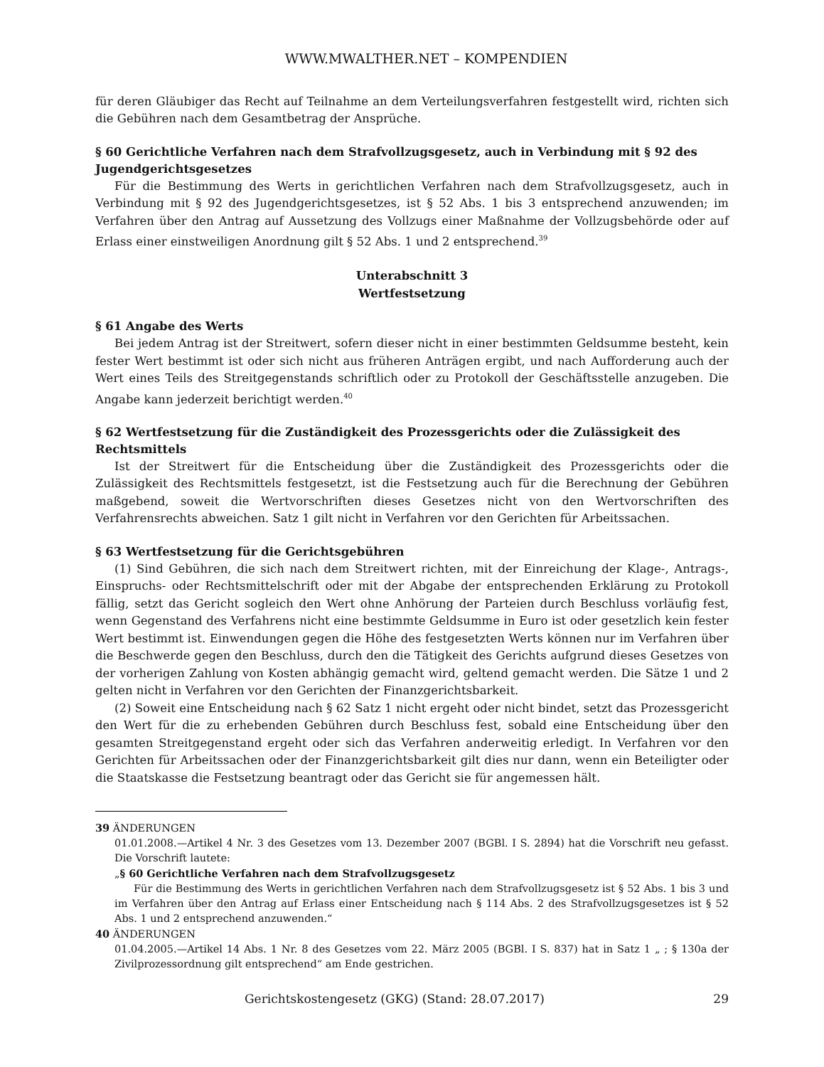WWW.MWALTHER.NET – KOMPENDIEN
für deren Gläubiger das Recht auf Teilnahme an dem Verteilungsverfahren festgestellt wird, richten sich die Gebühren nach dem Gesamtbetrag der Ansprüche.
§ 60 Gerichtliche Verfahren nach dem Strafvollzugsgesetz, auch in Verbindung mit § 92 des Jugendgerichtsgesetzes
Für die Bestimmung des Werts in gerichtlichen Verfahren nach dem Strafvollzugsgesetz, auch in Verbindung mit § 92 des Jugendgerichtsgesetzes, ist § 52 Abs. 1 bis 3 entsprechend anzuwenden; im Verfahren über den Antrag auf Aussetzung des Vollzugs einer Maßnahme der Vollzugsbehörde oder auf Erlass einer einstweiligen Anordnung gilt § 52 Abs. 1 und 2 entsprechend.<sup>39</sup>
Unterabschnitt 3
Wertfestsetzung
§ 61 Angabe des Werts
Bei jedem Antrag ist der Streitwert, sofern dieser nicht in einer bestimmten Geldsumme besteht, kein fester Wert bestimmt ist oder sich nicht aus früheren Anträgen ergibt, und nach Aufforderung auch der Wert eines Teils des Streitgegenstands schriftlich oder zu Protokoll der Geschäftsstelle anzugeben. Die Angabe kann jederzeit berichtigt werden.<sup>40</sup>
§ 62 Wertfestsetzung für die Zuständigkeit des Prozessgerichts oder die Zulässigkeit des Rechtsmittels
Ist der Streitwert für die Entscheidung über die Zuständigkeit des Prozessgerichts oder die Zulässigkeit des Rechtsmittels festgesetzt, ist die Festsetzung auch für die Berechnung der Gebühren maßgebend, soweit die Wertvorschriften dieses Gesetzes nicht von den Wertvorschriften des Verfahrensrechts abweichen. Satz 1 gilt nicht in Verfahren vor den Gerichten für Arbeitssachen.
§ 63 Wertfestsetzung für die Gerichtsgebühren
(1) Sind Gebühren, die sich nach dem Streitwert richten, mit der Einreichung der Klage-, Antrags-, Einspruchs- oder Rechtsmittelschrift oder mit der Abgabe der entsprechenden Erklärung zu Protokoll fällig, setzt das Gericht sogleich den Wert ohne Anhörung der Parteien durch Beschluss vorläufig fest, wenn Gegenstand des Verfahrens nicht eine bestimmte Geldsumme in Euro ist oder gesetzlich kein fester Wert bestimmt ist. Einwendungen gegen die Höhe des festgesetzten Werts können nur im Verfahren über die Beschwerde gegen den Beschluss, durch den die Tätigkeit des Gerichts aufgrund dieses Gesetzes von der vorherigen Zahlung von Kosten abhängig gemacht wird, geltend gemacht werden. Die Sätze 1 und 2 gelten nicht in Verfahren vor den Gerichten der Finanzgerichtsbarkeit.
(2) Soweit eine Entscheidung nach § 62 Satz 1 nicht ergeht oder nicht bindet, setzt das Prozessgericht den Wert für die zu erhebenden Gebühren durch Beschluss fest, sobald eine Entscheidung über den gesamten Streitgegenstand ergeht oder sich das Verfahren anderweitig erledigt. In Verfahren vor den Gerichten für Arbeitssachen oder der Finanzgerichtsbarkeit gilt dies nur dann, wenn ein Beteiligter oder die Staatskasse die Festsetzung beantragt oder das Gericht sie für angemessen hält.
39 ÄNDERUNGEN
01.01.2008.—Artikel 4 Nr. 3 des Gesetzes vom 13. Dezember 2007 (BGBl. I S. 2894) hat die Vorschrift neu gefasst. Die Vorschrift lautete:
„§ 60 Gerichtliche Verfahren nach dem Strafvollzugsgesetz
Für die Bestimmung des Werts in gerichtlichen Verfahren nach dem Strafvollzugsgesetz ist § 52 Abs. 1 bis 3 und im Verfahren über den Antrag auf Erlass einer Entscheidung nach § 114 Abs. 2 des Strafvollzugsgesetzes ist § 52 Abs. 1 und 2 entsprechend anzuwenden.“
40 ÄNDERUNGEN
01.04.2005.—Artikel 14 Abs. 1 Nr. 8 des Gesetzes vom 22. März 2005 (BGBl. I S. 837) hat in Satz 1 „ ; § 130a der Zivilprozessordnung gilt entsprechend“ am Ende gestrichen.
Gerichtskostengesetz (GKG) (Stand: 28.07.2017) 29